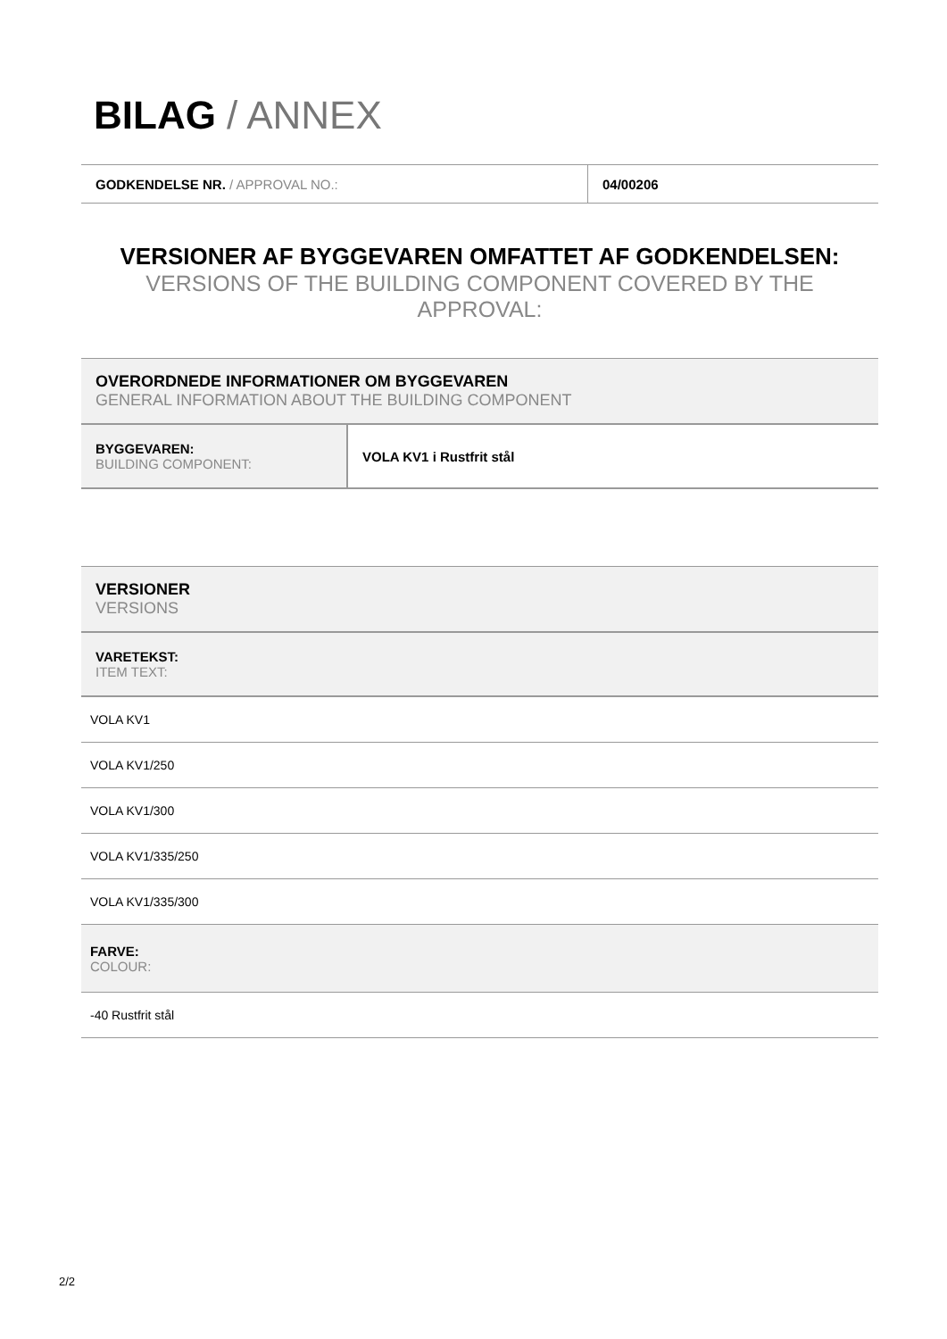BILAG / ANNEX
| GODKENDELSE NR. / APPROVAL NO.: | 04/00206 |
VERSIONER AF BYGGEVAREN OMFATTET AF GODKENDELSEN:
VERSIONS OF THE BUILDING COMPONENT COVERED BY THE APPROVAL:
| OVERORDNEDE INFORMATIONER OM BYGGEVAREN GENERAL INFORMATION ABOUT THE BUILDING COMPONENT | |
| BYGGEVAREN: BUILDING COMPONENT: | VOLA KV1 i Rustfrit stål |
| VERSIONER VERSIONS |
| VARETEKST: ITEM TEXT: |
| VOLA KV1 |
| VOLA KV1/250 |
| VOLA KV1/300 |
| VOLA KV1/335/250 |
| VOLA KV1/335/300 |
| FARVE: COLOUR: |
| -40 Rustfrit stål |
2/2